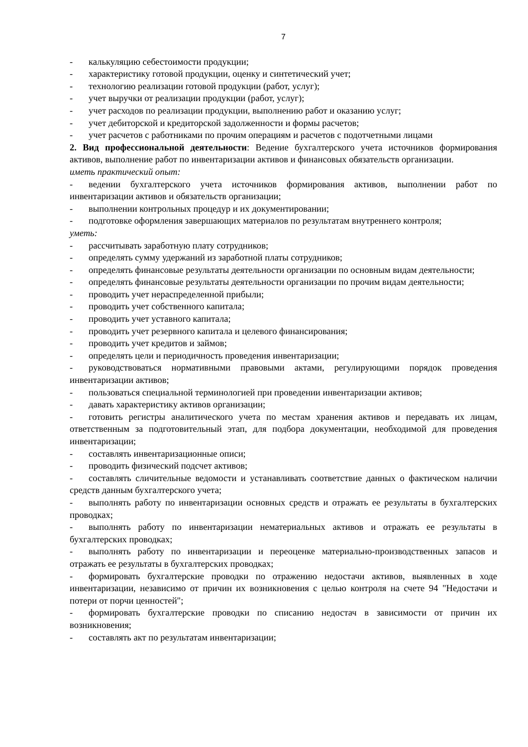7
- калькуляцию себестоимости продукции;
- характеристику готовой продукции, оценку и синтетический учет;
- технологию реализации готовой продукции (работ, услуг);
- учет выручки от реализации продукции (работ, услуг);
- учет расходов по реализации продукции, выполнению работ и оказанию услуг;
- учет дебиторской и кредиторской задолженности и формы расчетов;
- учет расчетов с работниками по прочим операциям и расчетов с подотчетными лицами
2. Вид профессиональной деятельности: Ведение бухгалтерского учета источников формирования активов, выполнение работ по инвентаризации активов и финансовых обязательств организации.
иметь практический опыт:
- ведении бухгалтерского учета источников формирования активов, выполнении работ по инвентаризации активов и обязательств организации;
- выполнении контрольных процедур и их документировании;
- подготовке оформления завершающих материалов по результатам внутреннего контроля;
уметь:
- рассчитывать заработную плату сотрудников;
- определять сумму удержаний из заработной платы сотрудников;
- определять финансовые результаты деятельности организации по основным видам деятельности;
- определять финансовые результаты деятельности организации по прочим видам деятельности;
- проводить учет нераспределенной прибыли;
- проводить учет собственного капитала;
- проводить учет уставного капитала;
- проводить учет резервного капитала и целевого финансирования;
- проводить учет кредитов и займов;
- определять цели и периодичность проведения инвентаризации;
- руководствоваться нормативными правовыми актами, регулирующими порядок проведения инвентаризации активов;
- пользоваться специальной терминологией при проведении инвентаризации активов;
- давать характеристику активов организации;
- готовить регистры аналитического учета по местам хранения активов и передавать их лицам, ответственным за подготовительный этап, для подбора документации, необходимой для проведения инвентаризации;
- составлять инвентаризационные описи;
- проводить физический подсчет активов;
- составлять сличительные ведомости и устанавливать соответствие данных о фактическом наличии средств данным бухгалтерского учета;
- выполнять работу по инвентаризации основных средств и отражать ее результаты в бухгалтерских проводках;
- выполнять работу по инвентаризации нематериальных активов и отражать ее результаты в бухгалтерских проводках;
- выполнять работу по инвентаризации и переоценке материально-производственных запасов и отражать ее результаты в бухгалтерских проводках;
- формировать бухгалтерские проводки по отражению недостачи активов, выявленных в ходе инвентаризации, независимо от причин их возникновения с целью контроля на счете 94 "Недостачи и потери от порчи ценностей";
- формировать бухгалтерские проводки по списанию недостач в зависимости от причин их возникновения;
- составлять акт по результатам инвентаризации;